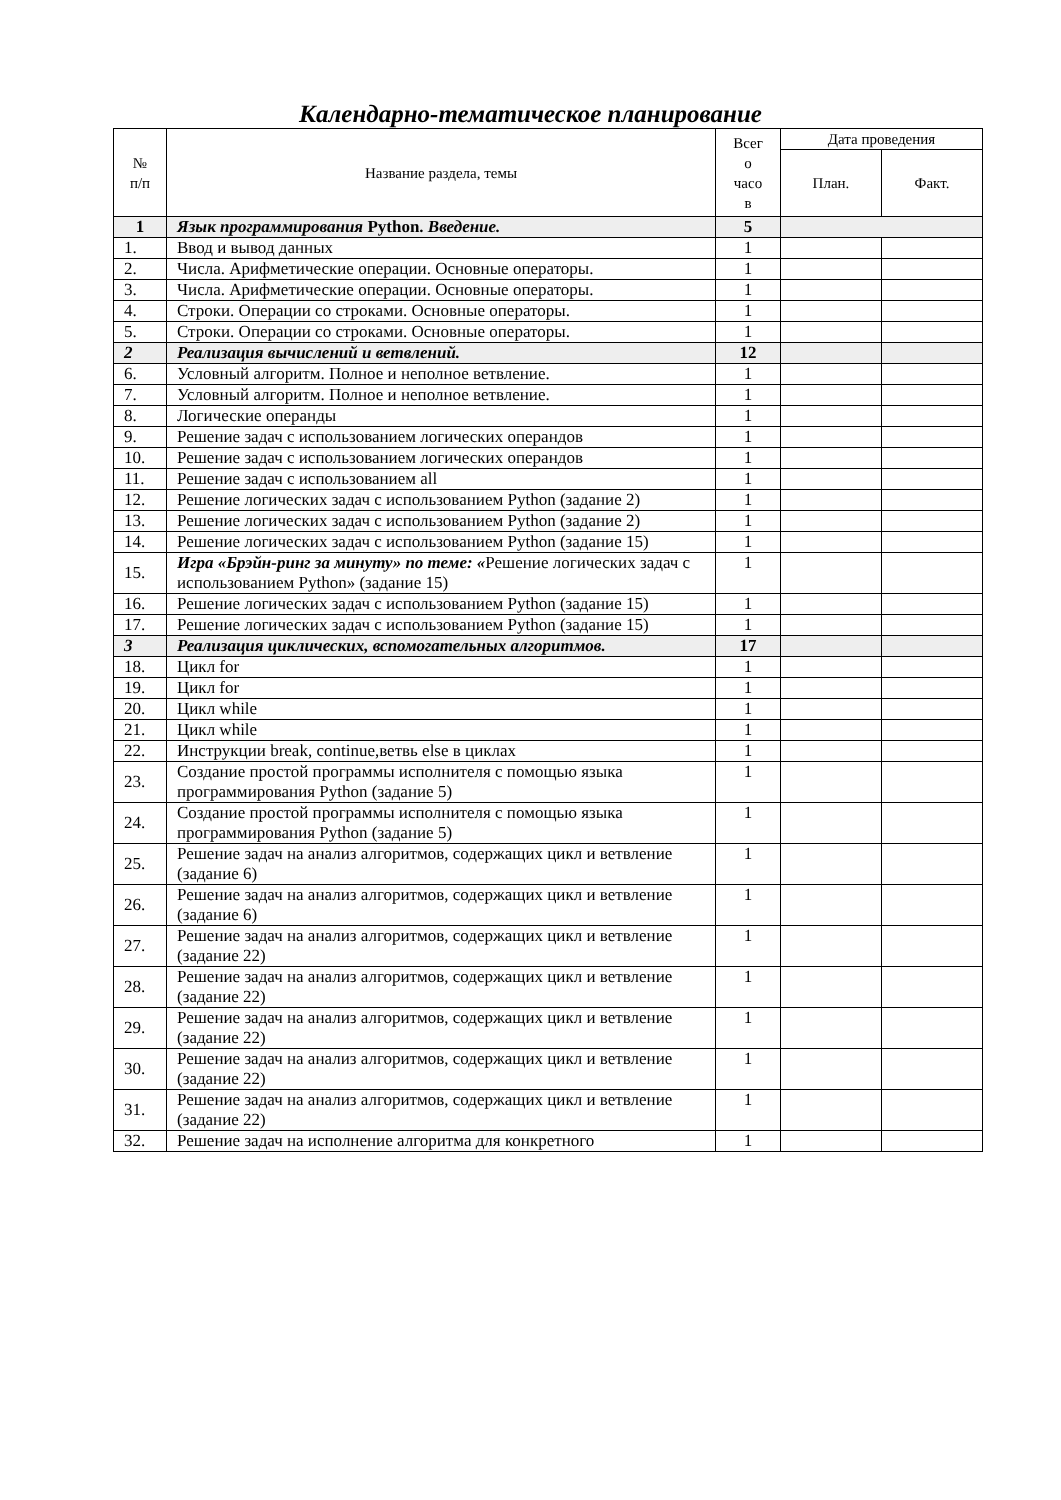Календарно-тематическое планирование
| № п/п | Название раздела, темы | Всег о часо в | Дата проведения | |
| --- | --- | --- | --- | --- |
| | | | План. | Факт. |
| 1 | Язык программирования Python. Введение. | 5 | | |
| 1. | Ввод и вывод данных | 1 | | |
| 2. | Числа. Арифметические операции. Основные операторы. | 1 | | |
| 3. | Числа. Арифметические операции. Основные операторы. | 1 | | |
| 4. | Строки. Операции со строками. Основные операторы. | 1 | | |
| 5. | Строки. Операции со строками. Основные операторы. | 1 | | |
| 2 | Реализация вычислений и ветвлений. | 12 | | |
| 6. | Условный алгоритм. Полное и неполное ветвление. | 1 | | |
| 7. | Условный алгоритм. Полное и неполное ветвление. | 1 | | |
| 8. | Логические операнды | 1 | | |
| 9. | Решение задач с использованием логических операндов | 1 | | |
| 10. | Решение задач с использованием логических операндов | 1 | | |
| 11. | Решение задач с использованием all | 1 | | |
| 12. | Решение логических задач с использованием Python (задание 2) | 1 | | |
| 13. | Решение логических задач с использованием Python (задание 2) | 1 | | |
| 14. | Решение логических задач с использованием Python (задание 15) | 1 | | |
| 15. | Игра «Брэйн-ринг за минуту» по теме: « Решение логических задач с использованием Python» (задание 15) | 1 | | |
| 16. | Решение логических задач с использованием Python (задание 15) | 1 | | |
| 17. | Решение логических задач с использованием Python (задание 15) | 1 | | |
| 3 | Реализация циклических, вспомогательных алгоритмов. | 17 | | |
| 18. | Цикл for | 1 | | |
| 19. | Цикл for | 1 | | |
| 20. | Цикл while | 1 | | |
| 21. | Цикл while | 1 | | |
| 22. | Инструкции break, continue,ветвь else в циклах | 1 | | |
| 23. | Создание простой программы исполнителя с помощью языка программирования Python (задание 5) | 1 | | |
| 24. | Создание простой программы исполнителя с помощью языка программирования Python (задание 5) | 1 | | |
| 25. | Решение задач на анализ алгоритмов, содержащих цикл и ветвление (задание 6) | 1 | | |
| 26. | Решение задач на анализ алгоритмов, содержащих цикл и ветвление (задание 6) | 1 | | |
| 27. | Решение задач на анализ алгоритмов, содержащих цикл и ветвление (задание 22) | 1 | | |
| 28. | Решение задач на анализ алгоритмов, содержащих цикл и ветвление (задание 22) | 1 | | |
| 29. | Решение задач на анализ алгоритмов, содержащих цикл и ветвление (задание 22) | 1 | | |
| 30. | Решение задач на анализ алгоритмов, содержащих цикл и ветвление (задание 22) | 1 | | |
| 31. | Решение задач на анализ алгоритмов, содержащих цикл и ветвление (задание 22) | 1 | | |
| 32. | Решение задач на исполнение алгоритма для конкретного | 1 | | |